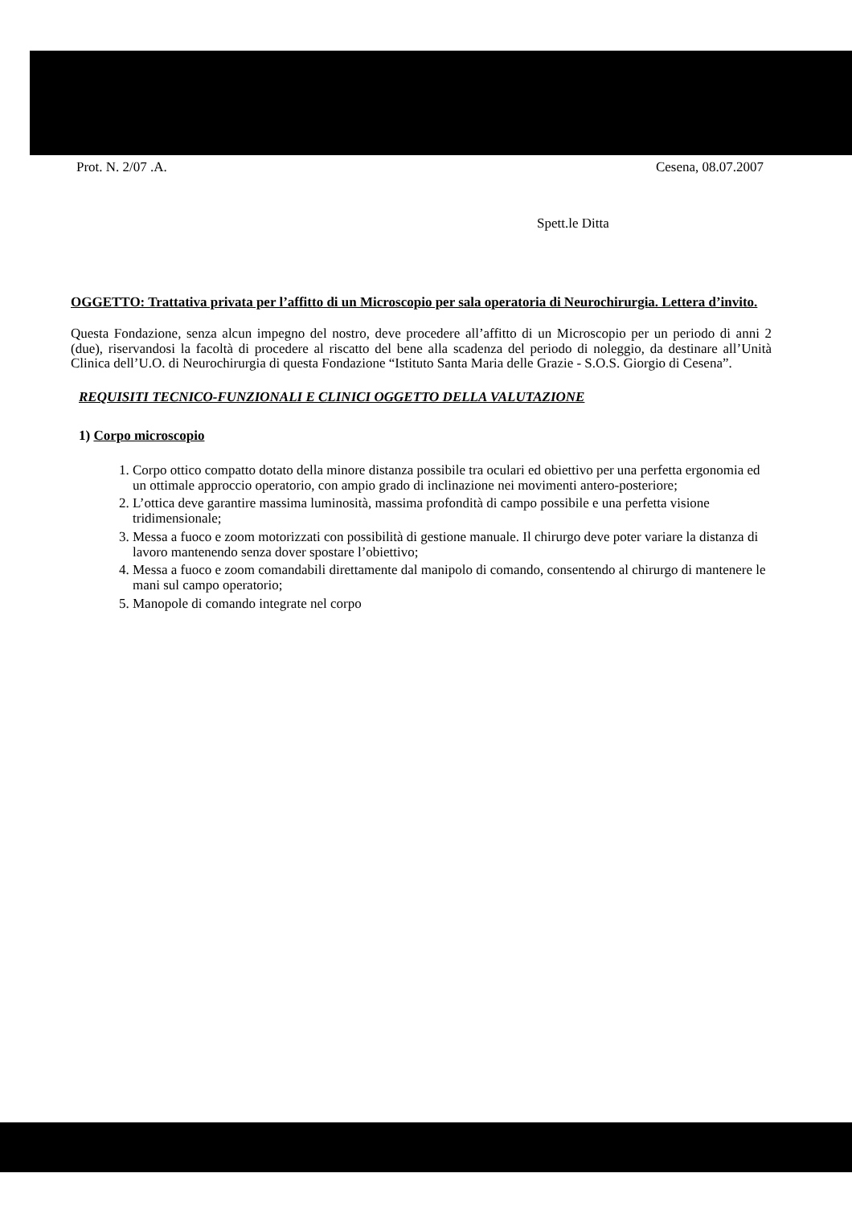Prot. N. 2/07 .A. Cesena, 08.07.2007
Spett.le Ditta
OGGETTO: Trattativa privata per l’affitto di un Microscopio per sala operatoria di Neurochirurgia. Lettera d’invito.
Questa Fondazione, senza alcun impegno del nostro, deve procedere all’affitto di un Microscopio per un periodo di anni 2 (due), riservandosi la facoltà di procedere al riscatto del bene alla scadenza del periodo di noleggio, da destinare all’Unità Clinica dell’U.O. di Neurochirurgia di questa Fondazione “Istituto Santa Maria delle Grazie - S.O.S. Giorgio di Cesena”.
REQUISITI TECNICO-FUNZIONALI E CLINICI OGGETTO DELLA VALUTAZIONE
1) Corpo microscopio
1. Corpo ottico compatto dotato della minore distanza possibile tra oculari ed obiettivo per una perfetta ergonomia ed un ottimale approccio operatorio, con ampio grado di inclinazione nei movimenti antero-posteriore;
2. L’ottica deve garantire massima luminosità, massima profondità di campo possibile e una perfetta visione tridimensionale;
3. Messa a fuoco e zoom motorizzati con possibilità di gestione manuale. Il chirurgo deve poter variare la distanza di lavoro mantenendo senza dover spostare l’obiettivo;
4. Messa a fuoco e zoom comandabili direttamente dal manipolo di comando, consentendo al chirurgo di mantenere le mani sul campo operatorio;
5. Manopole di comando integrate nel corpo